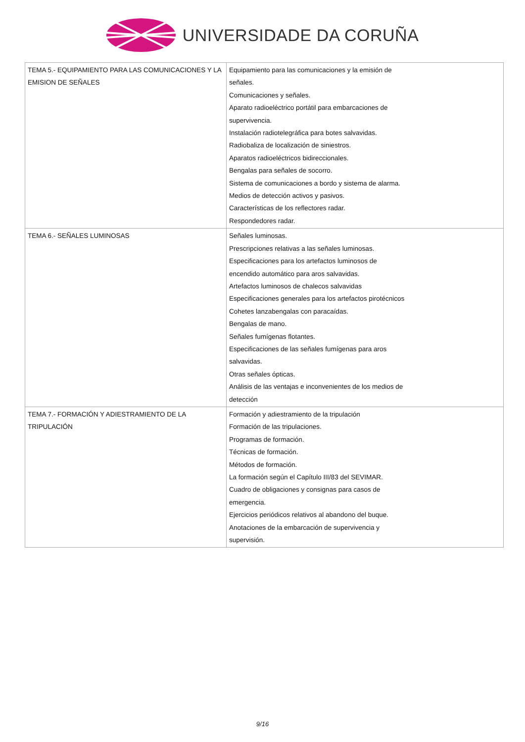UNIVERSIDADE DA CORUÑA
| TEMA 5.- EQUIPAMIENTO PARA LAS COMUNICACIONES Y LA EMISION DE SEÑALES | Equipamiento para las comunicaciones y la emisión de señales. Comunicaciones y señales. Aparato radioeléctrico portátil para embarcaciones de supervivencia. Instalación radiotelegráfica para botes salvavidas. Radiobaliza de localización de siniestros. Aparatos radioeléctricos bidireccionales. Bengalas para señales de socorro. Sistema de comunicaciones a bordo y sistema de alarma. Medios de detección activos y pasivos. Características de los reflectores radar. Respondedores radar. |
| TEMA 6.- SEÑALES LUMINOSAS | Señales luminosas. Prescripciones relativas a las señales luminosas. Especificaciones para los artefactos luminosos de encendido automático para aros salvavidas. Artefactos luminosos de chalecos salvavidas Especificaciones generales para los artefactos pirotécnicos Cohetes lanzabengalas con paracaídas. Bengalas de mano. Señales fumígenas flotantes. Especificaciones de las señales fumígenas para aros salvavidas. Otras señales ópticas. Análisis de las ventajas e inconvenientes de los medios de detección |
| TEMA 7.- FORMACIÓN Y ADIESTRAMIENTO DE LA TRIPULACIÓN | Formación y adiestramiento de la tripulación Formación de las tripulaciones. Programas de formación. Técnicas de formación. Métodos de formación. La formación según el Capítulo III/83 del SEVIMAR. Cuadro de obligaciones y consignas para casos de emergencia. Ejercicios periódicos relativos al abandono del buque. Anotaciones de la embarcación de supervivencia y supervisión. |
9/16